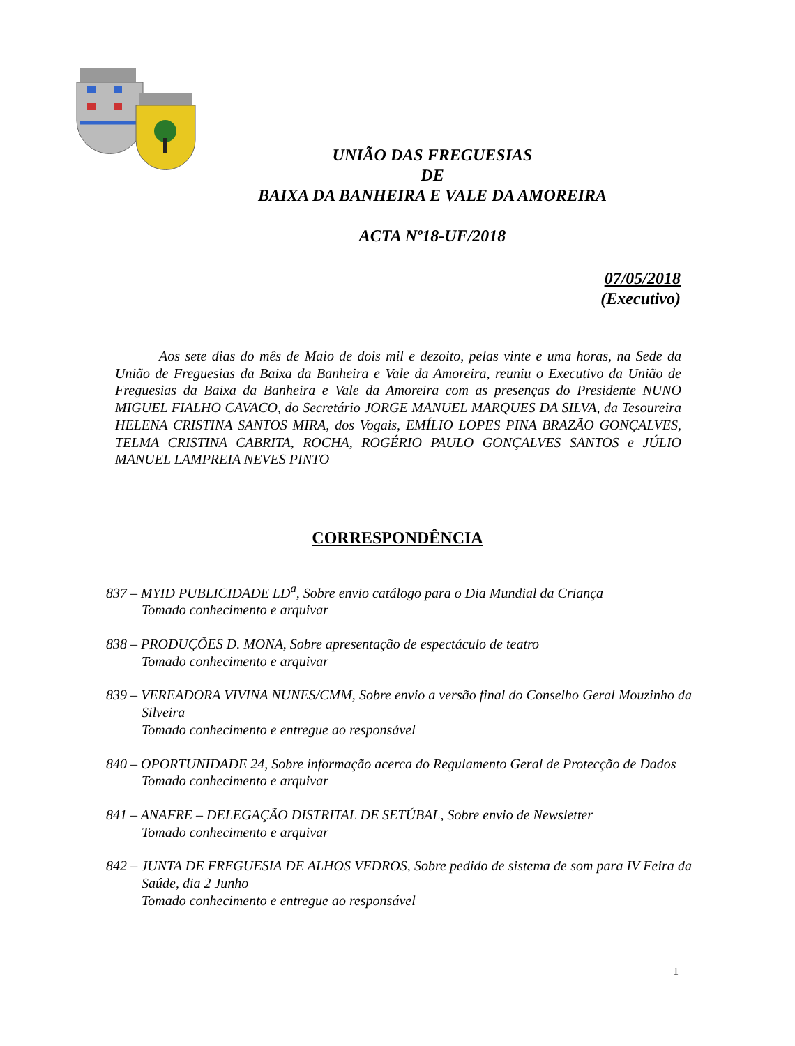UNIÃO DAS FREGUESIAS
DE
BAIXA DA BANHEIRA E VALE DA AMOREIRA
ACTA Nº18-UF/2018
07/05/2018
(Executivo)
Aos sete dias do mês de Maio de dois mil e dezoito, pelas vinte e uma horas, na Sede da União de Freguesias da Baixa da Banheira e Vale da Amoreira, reuniu o Executivo da União de Freguesias da Baixa da Banheira e Vale da Amoreira com as presenças do Presidente NUNO MIGUEL FIALHO CAVACO, do Secretário JORGE MANUEL MARQUES DA SILVA, da Tesoureira HELENA CRISTINA SANTOS MIRA, dos Vogais, EMÍLIO LOPES PINA BRAZÃO GONÇALVES, TELMA CRISTINA CABRITA, ROCHA, ROGÉRIO PAULO GONÇALVES SANTOS e JÚLIO MANUEL LAMPREIA NEVES PINTO
CORRESPONDÊNCIA
837 – MYID PUBLICIDADE LD<sup>a</sup>, Sobre envio catálogo para o Dia Mundial da Criança
Tomado conhecimento e arquivar
838 – PRODUÇÕES D. MONA, Sobre apresentação de espectáculo de teatro
Tomado conhecimento e arquivar
839 – VEREADORA VIVINA NUNES/CMM, Sobre envio a versão final do Conselho Geral Mouzinho da Silveira
Tomado conhecimento e entregue ao responsável
840 – OPORTUNIDADE 24, Sobre informação acerca do Regulamento Geral de Protecção de Dados
Tomado conhecimento e arquivar
841 – ANAFRE – DELEGAÇÃO DISTRITAL DE SETÚBAL, Sobre envio de Newsletter
Tomado conhecimento e arquivar
842 – JUNTA DE FREGUESIA DE ALHOS VEDROS, Sobre pedido de sistema de som para IV Feira da Saúde, dia 2 Junho
Tomado conhecimento e entregue ao responsável
1